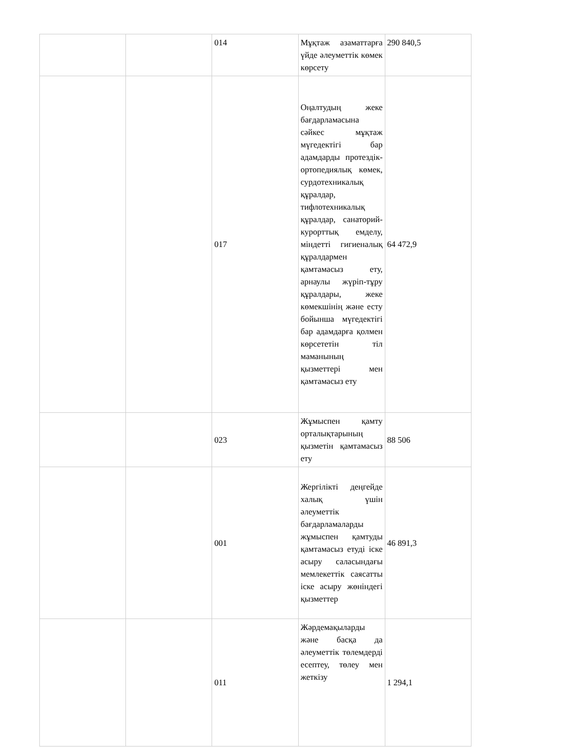| | | 014 | Мұқтаж азаматтарға үйде әлеуметтік көмек көрсету | 290 840,5 |
| | | 017 | Оңалтудың жеке бағдарламасына сәйкес мұқтаж мүгедектігі бар адамдарды протездік-ортопедиялық көмек, сурдотехникалық құралдар, тифлотехникалық құралдар, санаторий-курорттық емделу, міндетті гигиеналық құралдармен қамтамасыз ету, арнаулы жүріп-тұру құралдары, жеке көмекшінің және есту бойынша мүгедектігі бар адамдарға қолмен көрсететін тіл маманының қызметтері мен қамтамасыз ету | 64 472,9 |
| | | 023 | Жұмыспен қамту орталықтарының қызметін қамтамасыз ету | 88 506 |
| | | 001 | Жергілікті деңгейде халық үшін әлеуметтік бағдарламаларды жұмыспен қамтуды қамтамасыз етуді іске асыру саласындағы мемлекеттік саясатты іске асыру жөніндегі қызметтер | 46 891,3 |
| | | 011 | Жәрдемақыларды және басқа да әлеуметтік төлемдерді есептеу, төлеу мен жеткізу | 1 294,1 |